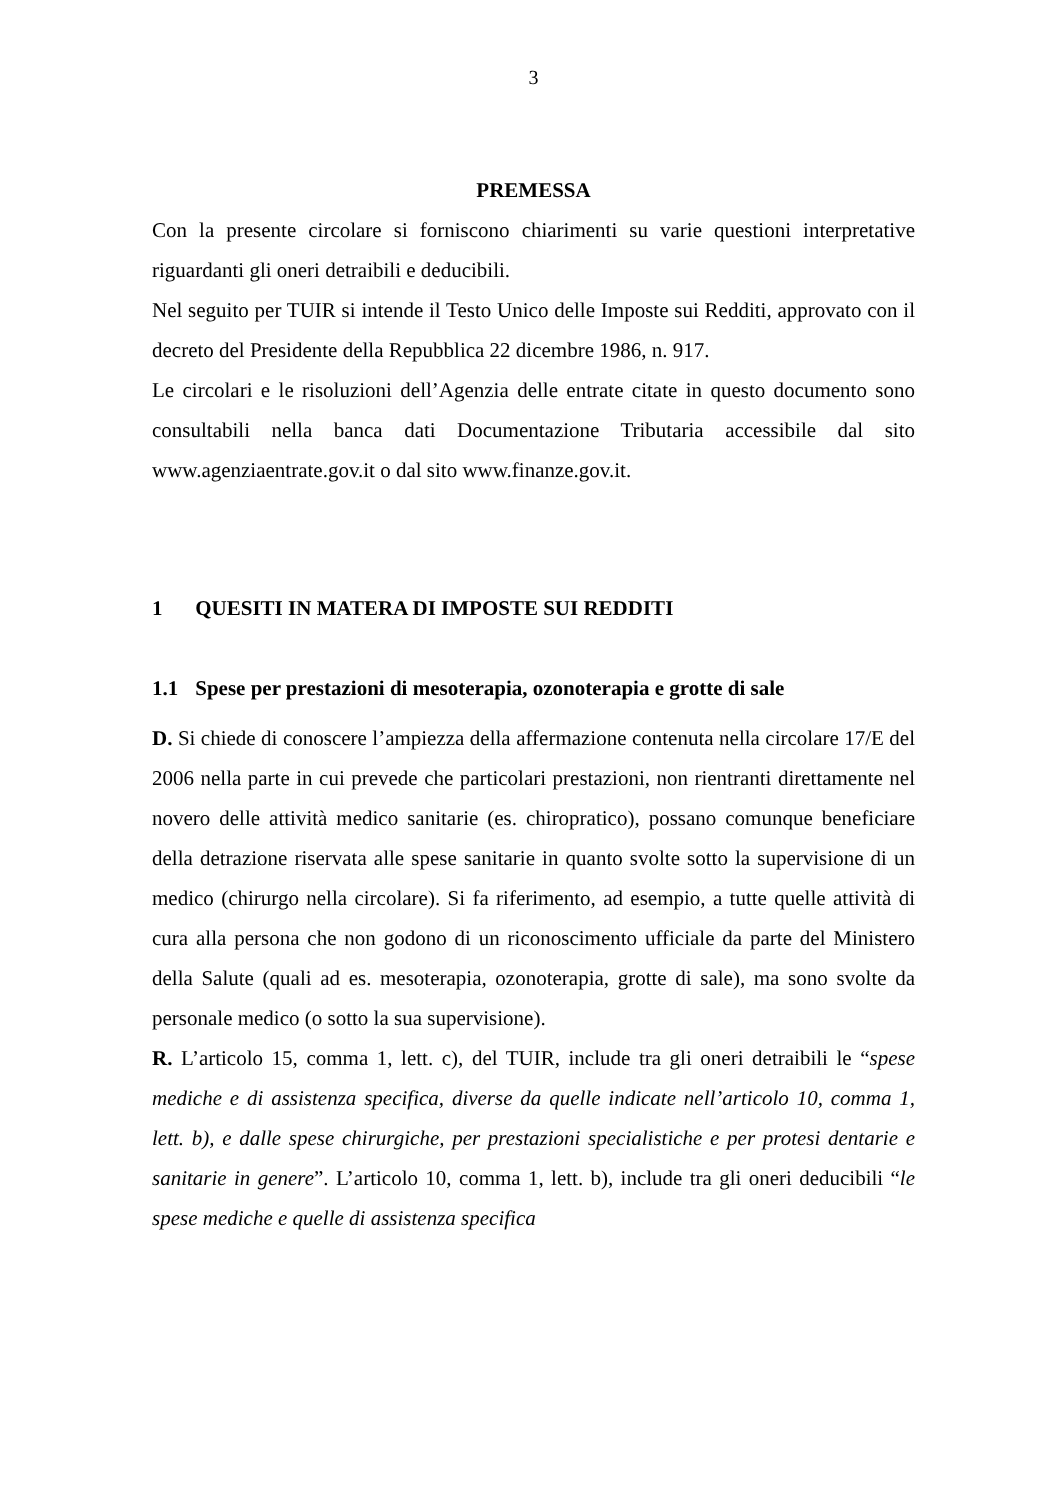3
PREMESSA
Con la presente circolare si forniscono chiarimenti su varie questioni interpretative riguardanti gli oneri detraibili e deducibili.
Nel seguito per TUIR si intende il Testo Unico delle Imposte sui Redditi, approvato con il decreto del Presidente della Repubblica 22 dicembre 1986, n. 917.
Le circolari e le risoluzioni dell’Agenzia delle entrate citate in questo documento sono consultabili nella banca dati Documentazione Tributaria accessibile dal sito www.agenziaentrate.gov.it o dal sito www.finanze.gov.it.
1 QUESITI IN MATERA DI IMPOSTE SUI REDDITI
1.1 Spese per prestazioni di mesoterapia, ozonoterapia e grotte di sale
D. Si chiede di conoscere l’ampiezza della affermazione contenuta nella circolare 17/E del 2006 nella parte in cui prevede che particolari prestazioni, non rientranti direttamente nel novero delle attività medico sanitarie (es. chiropratico), possano comunque beneficiare della detrazione riservata alle spese sanitarie in quanto svolte sotto la supervisione di un medico (chirurgo nella circolare). Si fa riferimento, ad esempio, a tutte quelle attività di cura alla persona che non godono di un riconoscimento ufficiale da parte del Ministero della Salute (quali ad es. mesoterapia, ozonoterapia, grotte di sale), ma sono svolte da personale medico (o sotto la sua supervisione).
R. L’articolo 15, comma 1, lett. c), del TUIR, include tra gli oneri detraibili le “spese mediche e di assistenza specifica, diverse da quelle indicate nell’articolo 10, comma 1, lett. b), e dalle spese chirurgiche, per prestazioni specialistiche e per protesi dentarie e sanitarie in genere”. L’articolo 10, comma 1, lett. b), include tra gli oneri deducibili “le spese mediche e quelle di assistenza specifica